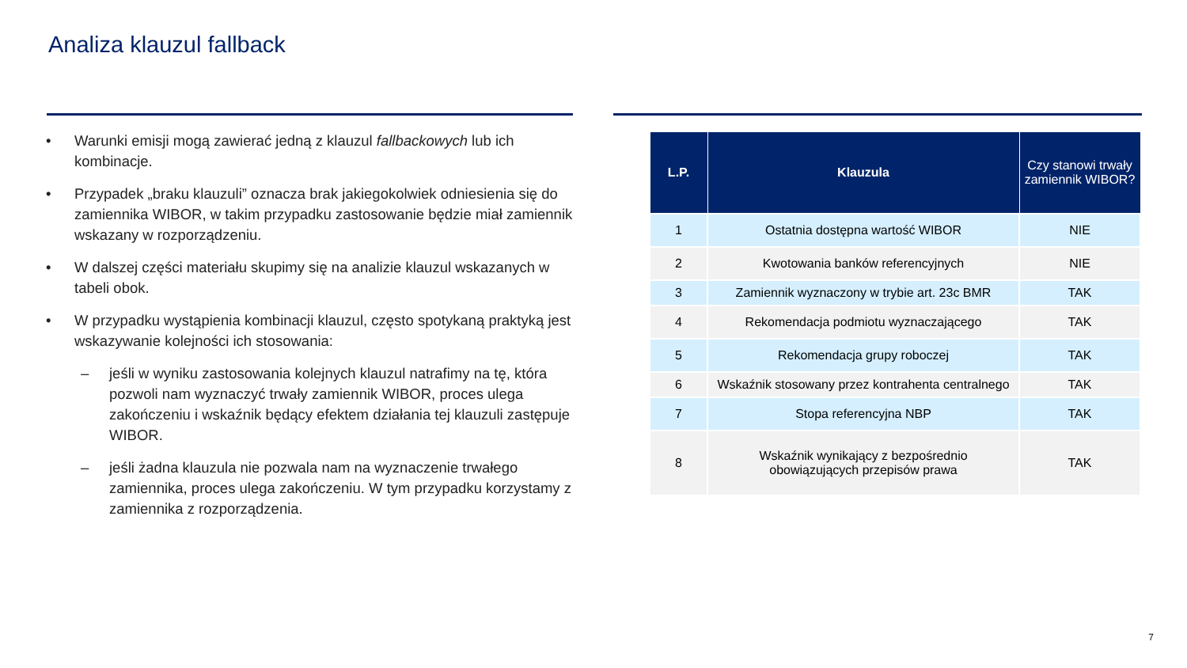Analiza klauzul fallback
• Warunki emisji mogą zawierać jedną z klauzul fallbackowych lub ich kombinacje.
• Przypadek „braku klauzuli” oznacza brak jakiegokolwiek odniesienia się do zamiennika WIBOR, w takim przypadku zastosowanie będzie miał zamiennik wskazany w rozporządzeniu.
• W dalszej części materiału skupimy się na analizie klauzul wskazanych w tabeli obok.
• W przypadku wystąpienia kombinacji klauzul, często spotykaną praktyką jest wskazywanie kolejności ich stosowania:
– jeśli w wyniku zastosowania kolejnych klauzul natrafimy na tę, która pozwoli nam wyznaczyć trwały zamiennik WIBOR, proces ulega zakończeniu i wskaźnik będący efektem działania tej klauzuli zastępuje WIBOR.
– jeśli żadna klauzula nie pozwala nam na wyznaczenie trwałego zamiennika, proces ulega zakończeniu. W tym przypadku korzystamy z zamiennika z rozporządzenia.
| L.P. | Klauzula | Czy stanowi trwały zamiennik WIBOR? |
| --- | --- | --- |
| 1 | Ostatnia dostępna wartość WIBOR | NIE |
| 2 | Kwotowania banków referencyjnych | NIE |
| 3 | Zamiennik wyznaczony w trybie art. 23c BMR | TAK |
| 4 | Rekomendacja podmiotu wyznaczającego | TAK |
| 5 | Rekomendacja grupy roboczej | TAK |
| 6 | Wskaźnik stosowany przez kontrahenta centralnego | TAK |
| 7 | Stopa referencyjna NBP | TAK |
| 8 | Wskaźnik wynikający z bezpośrednio obowiązujących przepisów prawa | TAK |
7